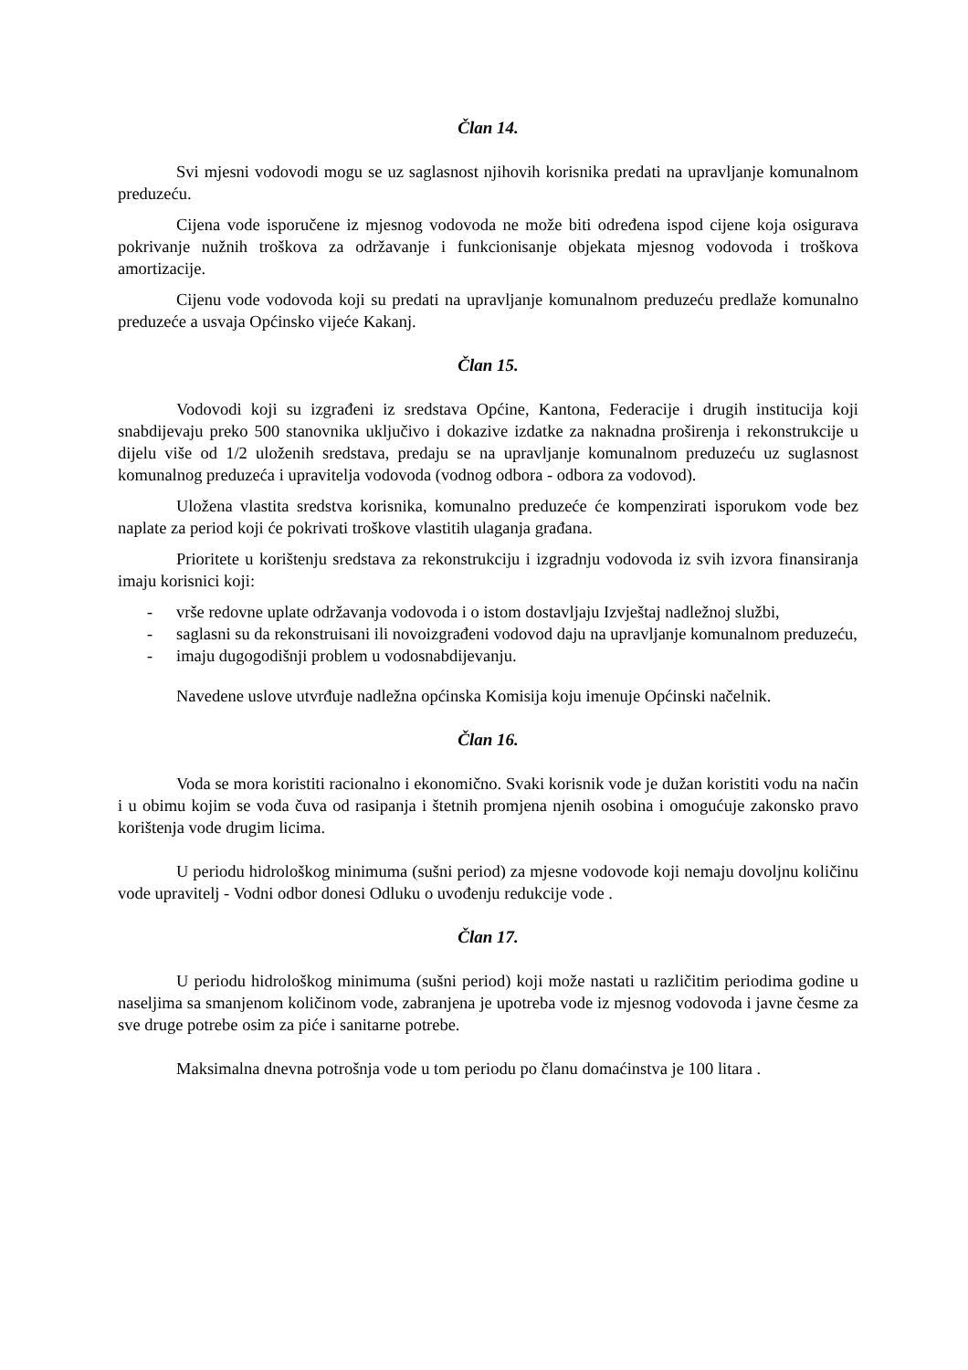Član 14.
Svi mjesni vodovodi mogu se uz saglasnost njihovih korisnika predati na upravljanje komunalnom preduzeću.
Cijena vode isporučene iz mjesnog vodovoda ne može biti određena ispod cijene koja osigurava pokrivanje nužnih troškova za održavanje i funkcionisanje objekata mjesnog vodovoda i troškova amortizacije.
Cijenu vode vodovoda koji su predati na upravljanje komunalnom preduzeću predlaže komunalno preduzeće a usvaja Općinsko vijeće Kakanj.
Član 15.
Vodovodi koji su izgrađeni iz sredstava Općine, Kantona, Federacije i drugih institucija koji snabdijevaju preko 500 stanovnika uključivo i dokazive izdatke za naknadna proširenja i rekonstrukcije u dijelu više od 1/2 uloženih sredstava, predaju se na upravljanje komunalnom preduzeću uz suglasnost komunalnog preduzeća i upravitelja vodovoda (vodnog odbora - odbora za vodovod).
Uložena vlastita sredstva korisnika, komunalno preduzeće će kompenzirati isporukom vode bez naplate za period koji će pokrivati troškove vlastitih ulaganja građana.
Prioritete u korištenju sredstava za rekonstrukciju i izgradnju vodovoda iz svih izvora finansiranja imaju korisnici koji:
- vrše redovne uplate održavanja vodovoda i o istom dostavljaju Izvještaj nadležnoj službi,
- saglasni su da rekonstruisani ili novoizgrađeni vodovod daju na upravljanje komunalnom preduzeću,
- imaju dugogodišnji problem u vodosnabdijevanju.
Navedene uslove utvrđuje nadležna općinska Komisija koju imenuje Općinski načelnik.
Član 16.
Voda se mora koristiti racionalno i ekonomično. Svaki korisnik vode je dužan koristiti vodu na način i u obimu kojim se voda čuva od rasipanja i štetnih promjena njenih osobina i omogućuje zakonsko pravo korištenja vode drugim licima.
U periodu hidrološkog minimuma (sušni period) za mjesne vodovode koji nemaju dovoljnu količinu vode upravitelj - Vodni odbor donesi Odluku o uvođenju redukcije vode .
Član 17.
U periodu hidrološkog minimuma (sušni period) koji može nastati u različitim periodima godine u naseljima sa smanjenom količinom vode, zabranjena je upotreba vode iz mjesnog vodovoda i javne česme za sve druge potrebe osim za piće i sanitarne potrebe.
Maksimalna dnevna potrošnja vode u tom periodu po članu domaćinstva je 100 litara .